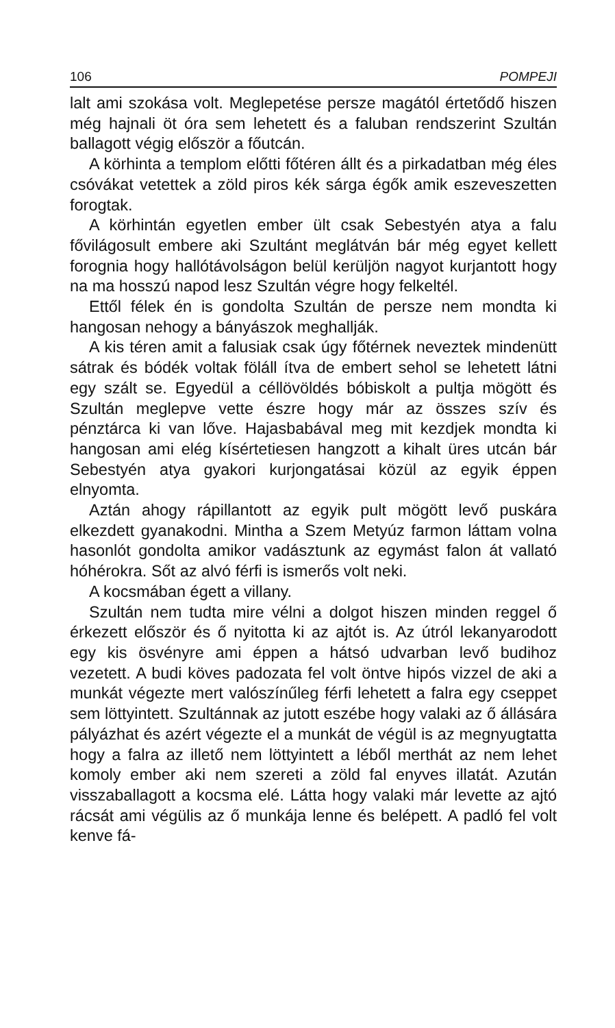106 POMPEJI
lalt ami szokása volt. Meglepetése persze magától értetődő hiszen még hajnali öt óra sem lehetett és a faluban rendszerint Szultán ballagott végig először a főutcán.
A körhinta a templom előtti főtéren állt és a pirkadatban még éles csóvákat vetettek a zöld piros kék sárga égők amik eszeveszetten forogtak.
A körhintán egyetlen ember ült csak Sebestyén atya a falu fővilágosult embere aki Szultánt meglátván bár még egyet kellett forognia hogy hallótávolságon belül kerüljön nagyot kurjantott hogy na ma hosszú napod lesz Szultán végre hogy felkeltél.
Ettől félek én is gondolta Szultán de persze nem mondta ki hangosan nehogy a bányászok meghallják.
A kis téren amit a falusiak csak úgy főtérnek neveztek mindenütt sátrak és bódék voltak föláll ítva de embert sehol se lehetett látni egy szált se. Egyedül a céllövöldés bóbiskolt a pultja mögött és Szultán meglepve vette észre hogy már az összes szív és pénztárca ki van lőve. Hajasbabával meg mit kezdjek mondta ki hangosan ami elég kísértetiesen hangzott a kihalt üres utcán bár Sebestyén atya gyakori kurjongatásai közül az egyik éppen elnyomta.
Aztán ahogy rápillantott az egyik pult mögött levő puskára elkezdett gyanakodni. Mintha a Szem Metyúz farmon láttam volna hasonlót gondolta amikor vadásztunk az egymást falon át vallató hóhérokra. Sőt az alvó férfi is ismerős volt neki.
A kocsmában égett a villany.
Szultán nem tudta mire vélni a dolgot hiszen minden reggel ő érkezett először és ő nyitotta ki az ajtót is. Az útról lekanyarodott egy kis ösvényre ami éppen a hátsó udvarban levő budihoz vezetett. A budi köves padozata fel volt öntve hipós vizzel de aki a munkát végezte mert valószínűleg férfi lehetett a falra egy cseppet sem löttyintett. Szultánnak az jutott eszébe hogy valaki az ő állására pályázhat és azért végezte el a munkát de végül is az megnyugtatta hogy a falra az illető nem löttyintett a léből merthát az nem lehet komoly ember aki nem szereti a zöld fal enyves illatát. Azután visszaballagott a kocsma elé. Látta hogy valaki már levette az ajtó rácsát ami végülis az ő munkája lenne és belépett. A padló fel volt kenve fá-